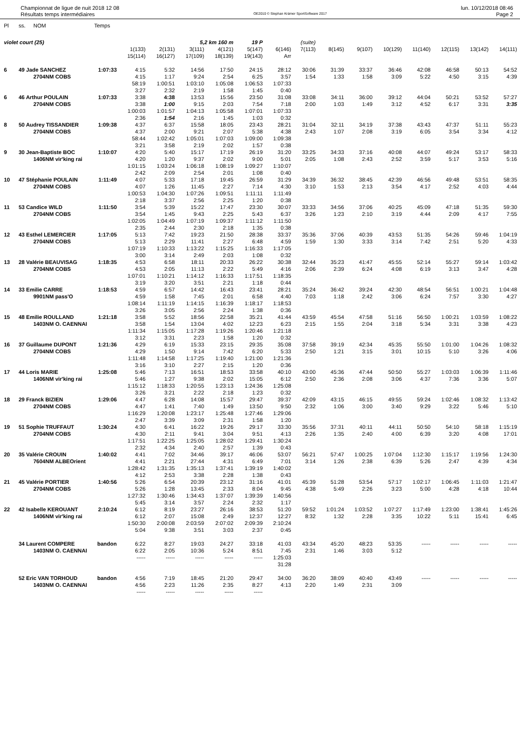Championnat de ligue de nuit 2018 12 08
Résultats temps intermédiaires
OE2010 © Stephan Krämer SportSoftware 2017
lun. 10/12/2018 08:46
Page 2
| Pl | ss. | NOM | Temps | | | | | | | | | | | | | | |
| --- | --- | --- | --- | --- | --- | --- | --- | --- | --- | --- | --- | --- | --- | --- | --- | --- | --- |
| violet court (25) | | | | | | 5,2 km 160 m | | 19 P | | (suite) | | | | | | | |
| | | | | 1(133) | 2(131) | 3(111) | 4(121) | 5(147) | 6(146) | 7(113) | 8(145) | 9(107) | 10(129) | 11(140) | 12(115) | 13(142) | 14(111) |
| | | | | 15(114) | 16(127) | 17(109) | 18(139) | 19(143) | Arr | | | | | | | | |
| 6 | 49 Jade SANCHEZ | | 1:07:33 | 4:15 | 5:32 | 14:56 | 17:50 | 24:15 | 28:12 | 30:06 | 31:39 | 33:37 | 36:46 | 42:08 | 46:58 | 50:13 | 54:52 |
| | | 2704NM COBS | | 4:15 | 1:17 | 9:24 | 2:54 | 6:25 | 3:57 | 1:54 | 1:33 | 1:58 | 3:09 | 5:22 | 4:50 | 3:15 | 4:39 |
| | | | | 58:19 | 1:00:51 | 1:03:10 | 1:05:08 | 1:06:53 | 1:07:33 | | | | | | | | |
| | | | | 3:27 | 2:32 | 2:19 | 1:58 | 1:45 | 0:40 | | | | | | | | |
| 6 | 46 Arthur POULAIN | | 1:07:33 | 3:38 | 4:38 | 13:53 | 15:56 | 23:50 | 31:08 | 33:08 | 34:11 | 36:00 | 39:12 | 44:04 | 50:21 | 53:52 | 57:27 |
| | | 2704NM COBS | | 3:38 | 1:00 | 9:15 | 2:03 | 7:54 | 7:18 | 2:00 | 1:03 | 1:49 | 3:12 | 4:52 | 6:17 | 3:31 | 3:35 |
| | | | | 1:00:03 | 1:01:57 | 1:04:13 | 1:05:58 | 1:07:01 | 1:07:33 | | | | | | | | |
| | | | | 2:36 | 1:54 | 2:16 | 1:45 | 1:03 | 0:32 | | | | | | | | |
| 8 | 50 Audrey TISSANDIER | | 1:09:38 | 4:37 | 6:37 | 15:58 | 18:05 | 23:43 | 28:21 | 31:04 | 32:11 | 34:19 | 37:38 | 43:43 | 47:37 | 51:11 | 55:23 |
| | | 2704NM COBS | | 4:37 | 2:00 | 9:21 | 2:07 | 5:38 | 4:38 | 2:43 | 1:07 | 2:08 | 3:19 | 6:05 | 3:54 | 3:34 | 4:12 |
| | | | | 58:44 | 1:02:42 | 1:05:01 | 1:07:03 | 1:09:00 | 1:09:38 | | | | | | | | |
| | | | | 3:21 | 3:58 | 2:19 | 2:02 | 1:57 | 0:38 | | | | | | | | |
| 9 | 30 Jean-Baptiste BOC | | 1:10:07 | 4:20 | 5:40 | 15:17 | 17:19 | 26:19 | 31:20 | 33:25 | 34:33 | 37:16 | 40:08 | 44:07 | 49:24 | 53:17 | 58:33 |
| | | 1406NM vir'king rai | | 4:20 | 1:20 | 9:37 | 2:02 | 9:00 | 5:01 | 2:05 | 1:08 | 2:43 | 2:52 | 3:59 | 5:17 | 3:53 | 5:16 |
| | | | | 1:01:15 | 1:03:24 | 1:06:18 | 1:08:19 | 1:09:27 | 1:10:07 | | | | | | | | |
| | | | | 2:42 | 2:09 | 2:54 | 2:01 | 1:08 | 0:40 | | | | | | | | |
| 10 | 47 Stéphanie POULAIN | | 1:11:49 | 4:07 | 5:33 | 17:18 | 19:45 | 26:59 | 31:29 | 34:39 | 36:32 | 38:45 | 42:39 | 46:56 | 49:48 | 53:51 | 58:35 |
| | | 2704NM COBS | | 4:07 | 1:26 | 11:45 | 2:27 | 7:14 | 4:30 | 3:10 | 1:53 | 2:13 | 3:54 | 4:17 | 2:52 | 4:03 | 4:44 |
| | | | | 1:00:53 | 1:04:30 | 1:07:26 | 1:09:51 | 1:11:11 | 1:11:49 | | | | | | | | |
| | | | | 2:18 | 3:37 | 2:56 | 2:25 | 1:20 | 0:38 | | | | | | | | |
| 11 | 53 Candice WILD | | 1:11:50 | 3:54 | 5:39 | 15:22 | 17:47 | 23:30 | 30:07 | 33:33 | 34:56 | 37:06 | 40:25 | 45:09 | 47:18 | 51:35 | 59:30 |
| | | 2704NM COBS | | 3:54 | 1:45 | 9:43 | 2:25 | 5:43 | 6:37 | 3:26 | 1:23 | 2:10 | 3:19 | 4:44 | 2:09 | 4:17 | 7:55 |
| | | | | 1:02:05 | 1:04:49 | 1:07:19 | 1:09:37 | 1:11:12 | 1:11:50 | | | | | | | | |
| | | | | 2:35 | 2:44 | 2:30 | 2:18 | 1:35 | 0:38 | | | | | | | | |
| 12 | 43 Esthel LEMERCIER | | 1:17:05 | 5:13 | 7:42 | 19:23 | 21:50 | 28:38 | 33:37 | 35:36 | 37:06 | 40:39 | 43:53 | 51:35 | 54:26 | 59:46 | 1:04:19 |
| | | 2704NM COBS | | 5:13 | 2:29 | 11:41 | 2:27 | 6:48 | 4:59 | 1:59 | 1:30 | 3:33 | 3:14 | 7:42 | 2:51 | 5:20 | 4:33 |
| | | | | 1:07:19 | 1:10:33 | 1:13:22 | 1:15:25 | 1:16:33 | 1:17:05 | | | | | | | | |
| | | | | 3:00 | 3:14 | 2:49 | 2:03 | 1:08 | 0:32 | | | | | | | | |
| 13 | 28 Valérie BEAUVISAG | | 1:18:35 | 4:53 | 6:58 | 18:11 | 20:33 | 26:22 | 30:38 | 32:44 | 35:23 | 41:47 | 45:55 | 52:14 | 55:27 | 59:14 | 1:03:42 |
| | | 2704NM COBS | | 4:53 | 2:05 | 11:13 | 2:22 | 5:49 | 4:16 | 2:06 | 2:39 | 6:24 | 4:08 | 6:19 | 3:13 | 3:47 | 4:28 |
| | | | | 1:07:01 | 1:10:21 | 1:14:12 | 1:16:33 | 1:17:51 | 1:18:35 | | | | | | | | |
| | | | | 3:19 | 3:20 | 3:51 | 2:21 | 1:18 | 0:44 | | | | | | | | |
| 14 | 33 Emilie CARRE | | 1:18:53 | 4:59 | 6:57 | 14:42 | 16:43 | 23:41 | 28:21 | 35:24 | 36:42 | 39:24 | 42:30 | 48:54 | 56:51 | 1:00:21 | 1:04:48 |
| | | 9901NM pass'O | | 4:59 | 1:58 | 7:45 | 2:01 | 6:58 | 4:40 | 7:03 | 1:18 | 2:42 | 3:06 | 6:24 | 7:57 | 3:30 | 4:27 |
| | | | | 1:08:14 | 1:11:19 | 1:14:15 | 1:16:39 | 1:18:17 | 1:18:53 | | | | | | | | |
| | | | | 3:26 | 3:05 | 2:56 | 2:24 | 1:38 | 0:36 | | | | | | | | |
| 15 | 48 Emilie ROULLAND | | 1:21:18 | 3:58 | 5:52 | 18:56 | 22:58 | 35:21 | 41:44 | 43:59 | 45:54 | 47:58 | 51:16 | 56:50 | 1:00:21 | 1:03:59 | 1:08:22 |
| | | 1403NM O. CAENNAI | | 3:58 | 1:54 | 13:04 | 4:02 | 12:23 | 6:23 | 2:15 | 1:55 | 2:04 | 3:18 | 5:34 | 3:31 | 3:38 | 4:23 |
| | | | | 1:11:34 | 1:15:05 | 1:17:28 | 1:19:26 | 1:20:46 | 1:21:18 | | | | | | | | |
| | | | | 3:12 | 3:31 | 2:23 | 1:58 | 1:20 | 0:32 | | | | | | | | |
| 16 | 37 Guillaume DUPONT | | 1:21:36 | 4:29 | 6:19 | 15:33 | 23:15 | 29:35 | 35:08 | 37:58 | 39:19 | 42:34 | 45:35 | 55:50 | 1:01:00 | 1:04:26 | 1:08:32 |
| | | 2704NM COBS | | 4:29 | 1:50 | 9:14 | 7:42 | 6:20 | 5:33 | 2:50 | 1:21 | 3:15 | 3:01 | 10:15 | 5:10 | 3:26 | 4:06 |
| | | | | 1:11:48 | 1:14:58 | 1:17:25 | 1:19:40 | 1:21:00 | 1:21:36 | | | | | | | | |
| | | | | 3:16 | 3:10 | 2:27 | 2:15 | 1:20 | 0:36 | | | | | | | | |
| 17 | 44 Loris MARIE | | 1:25:08 | 5:46 | 7:13 | 16:51 | 18:53 | 33:58 | 40:10 | 43:00 | 45:36 | 47:44 | 50:50 | 55:27 | 1:03:03 | 1:06:39 | 1:11:46 |
| | | 1406NM vir'king rai | | 5:46 | 1:27 | 9:38 | 2:02 | 15:05 | 6:12 | 2:50 | 2:36 | 2:08 | 3:06 | 4:37 | 7:36 | 3:36 | 5:07 |
| | | | | 1:15:12 | 1:18:33 | 1:20:55 | 1:23:13 | 1:24:36 | 1:25:08 | | | | | | | | |
| | | | | 3:26 | 3:21 | 2:22 | 2:18 | 1:23 | 0:32 | | | | | | | | |
| 18 | 29 Franck BIZIEN | | 1:29:06 | 4:47 | 6:28 | 14:08 | 15:57 | 29:47 | 39:37 | 42:09 | 43:15 | 46:15 | 49:55 | 59:24 | 1:02:46 | 1:08:32 | 1:13:42 |
| | | 2704NM COBS | | 4:47 | 1:41 | 7:40 | 1:49 | 13:50 | 9:50 | 2:32 | 1:06 | 3:00 | 3:40 | 9:29 | 3:22 | 5:46 | 5:10 |
| | | | | 1:16:29 | 1:20:08 | 1:23:17 | 1:25:48 | 1:27:46 | 1:29:06 | | | | | | | | |
| | | | | 2:47 | 3:39 | 3:09 | 2:31 | 1:58 | 1:20 | | | | | | | | |
| 19 | 51 Sophie TRUFFAUT | | 1:30:24 | 4:30 | 6:41 | 16:22 | 19:26 | 29:17 | 33:30 | 35:56 | 37:31 | 40:11 | 44:11 | 50:50 | 54:10 | 58:18 | 1:15:19 |
| | | 2704NM COBS | | 4:30 | 2:11 | 9:41 | 3:04 | 9:51 | 4:13 | 2:26 | 1:35 | 2:40 | 4:00 | 6:39 | 3:20 | 4:08 | 17:01 |
| | | | | 1:17:51 | 1:22:25 | 1:25:05 | 1:28:02 | 1:29:41 | 1:30:24 | | | | | | | | |
| | | | | 2:32 | 4:34 | 2:40 | 2:57 | 1:39 | 0:43 | | | | | | | | |
| 20 | 35 Valérie CROUIN | | 1:40:02 | 4:41 | 7:02 | 34:46 | 39:17 | 46:06 | 53:07 | 56:21 | 57:47 | 1:00:25 | 1:07:04 | 1:12:30 | 1:15:17 | 1:19:56 | 1:24:30 |
| | | 7604NM ALBEOrient | | 4:41 | 2:21 | 27:44 | 4:31 | 6:49 | 7:01 | 3:14 | 1:26 | 2:38 | 6:39 | 5:26 | 2:47 | 4:39 | 4:34 |
| | | | | 1:28:42 | 1:31:35 | 1:35:13 | 1:37:41 | 1:39:19 | 1:40:02 | | | | | | | | |
| | | | | 4:12 | 2:53 | 3:38 | 2:28 | 1:38 | 0:43 | | | | | | | | |
| 21 | 45 Valérie PORTIER | | 1:40:56 | 5:26 | 6:54 | 20:39 | 23:12 | 31:16 | 41:01 | 45:39 | 51:28 | 53:54 | 57:17 | 1:02:17 | 1:06:45 | 1:11:03 | 1:21:47 |
| | | 2704NM COBS | | 5:26 | 1:28 | 13:45 | 2:33 | 8:04 | 9:45 | 4:38 | 5:49 | 2:26 | 3:23 | 5:00 | 4:28 | 4:18 | 10:44 |
| | | | | 1:27:32 | 1:30:46 | 1:34:43 | 1:37:07 | 1:39:39 | 1:40:56 | | | | | | | | |
| | | | | 5:45 | 3:14 | 3:57 | 2:24 | 2:32 | 1:17 | | | | | | | | |
| 22 | 42 Isabelle KEROUANT | | 2:10:24 | 6:12 | 8:19 | 23:27 | 26:16 | 38:53 | 51:20 | 59:52 | 1:01:24 | 1:03:52 | 1:07:27 | 1:17:49 | 1:23:00 | 1:38:41 | 1:45:26 |
| | | 1406NM vir'king rai | | 6:12 | 2:07 | 15:08 | 2:49 | 12:37 | 12:27 | 8:32 | 1:32 | 2:28 | 3:35 | 10:22 | 5:11 | 15:41 | 6:45 |
| | | | | 1:50:30 | 2:00:08 | 2:03:59 | 2:07:02 | 2:09:39 | 2:10:24 | | | | | | | | |
| | | | | 5:04 | 9:38 | 3:51 | 3:03 | 2:37 | 0:45 | | | | | | | | |
| | 34 Laurent COMPERE | | bandon | 6:22 | 8:27 | 19:03 | 24:27 | 33:18 | 41:03 | 43:34 | 45:20 | 48:23 | 53:35 | ----- | ----- | ----- | ----- |
| | | 1403NM O. CAENNAI | | 6:22 | 2:05 | 10:36 | 5:24 | 8:51 | 7:45 | 2:31 | 1:46 | 3:03 | 5:12 | | | | |
| | | | | ----- | ----- | ----- | ----- | ----- | 1:25:03 | | | | | | | | |
| | | | | | | | | | 31:28 | | | | | | | | |
| | 52 Eric VAN TORHOUD | | bandon | 4:56 | 7:19 | 18:45 | 21:20 | 29:47 | 34:00 | 36:20 | 38:09 | 40:40 | 43:49 | ----- | ----- | ----- | ----- |
| | | 1403NM O. CAENNAI | | 4:56 | 2:23 | 11:26 | 2:35 | 8:27 | 4:13 | 2:20 | 1:49 | 2:31 | 3:09 | | | | |
| | | | | ----- | ----- | ----- | ----- | ----- | | | | | | | | | |